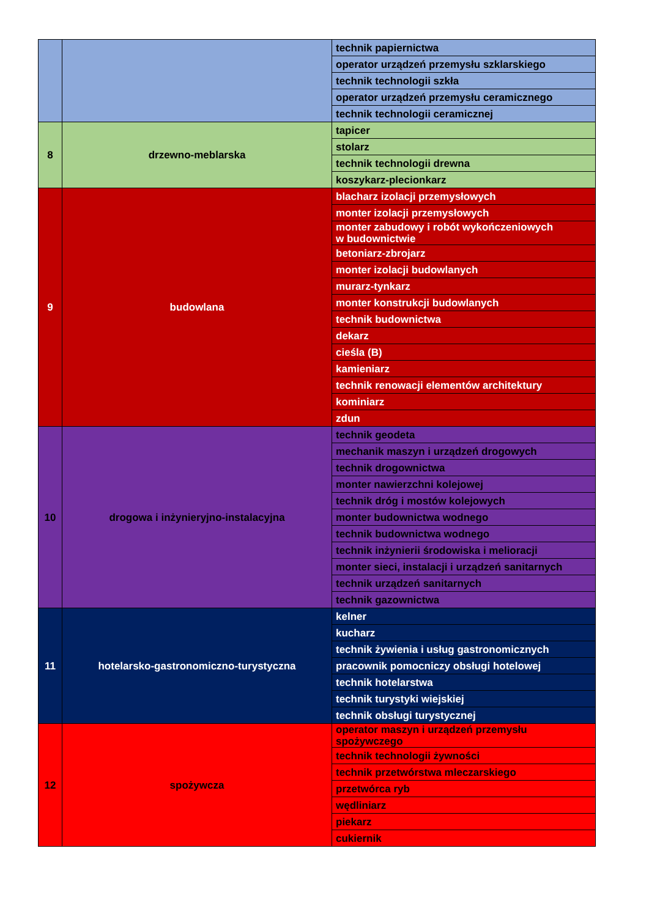| | | technik papiernictwa |
| | | operator urządzeń przemysłu szklarskiego |
| | | technik technologii szkła |
| | | operator urządzeń przemysłu ceramicznego |
| | | technik technologii ceramicznej |
| 8 | drzewno-meblarska | tapicer |
| | | stolarz |
| | | technik technologii drewna |
| | | koszykarz-plecionkarz |
| 9 | budowlana | blacharz izolacji przemysłowych |
| | | monter izolacji przemysłowych |
| | | monter zabudowy i robót wykończeniowych w budownictwie |
| | | betoniarz-zbrojarz |
| | | monter izolacji budowlanych |
| | | murarz-tynkarz |
| | | monter konstrukcji budowlanych |
| | | technik budownictwa |
| | | dekarz |
| | | cieśla (B) |
| | | kamieniarz |
| | | technik renowacji elementów architektury |
| | | kominiarz |
| | | zdun |
| 10 | drogowa i inżynieryjno-instalacyjna | technik geodeta |
| | | mechanik maszyn i urządzeń drogowych |
| | | technik drogownictwa |
| | | monter nawierzchni kolejowej |
| | | technik dróg i mostów kolejowych |
| | | monter budownictwa wodnego |
| | | technik budownictwa wodnego |
| | | technik inżynierii środowiska i melioracji |
| | | monter sieci, instalacji i urządzeń sanitarnych |
| | | technik urządzeń sanitarnych |
| | | technik gazownictwa |
| 11 | hotelarsko-gastronomiczno-turystyczna | kelner |
| | | kucharz |
| | | technik żywienia i usług gastronomicznych |
| | | pracownik pomocniczy obsługi hotelowej |
| | | technik hotelarstwa |
| | | technik turystyki wiejskiej |
| | | technik obsługi turystycznej |
| 12 | spożywcza | operator maszyn i urządzeń przemysłu spożywczego |
| | | technik technologii żywności |
| | | technik przetwórstwa mleczarskiego |
| | | przetwórca ryb |
| | | wędliniarz |
| | | piekarz |
| | | cukiernik |